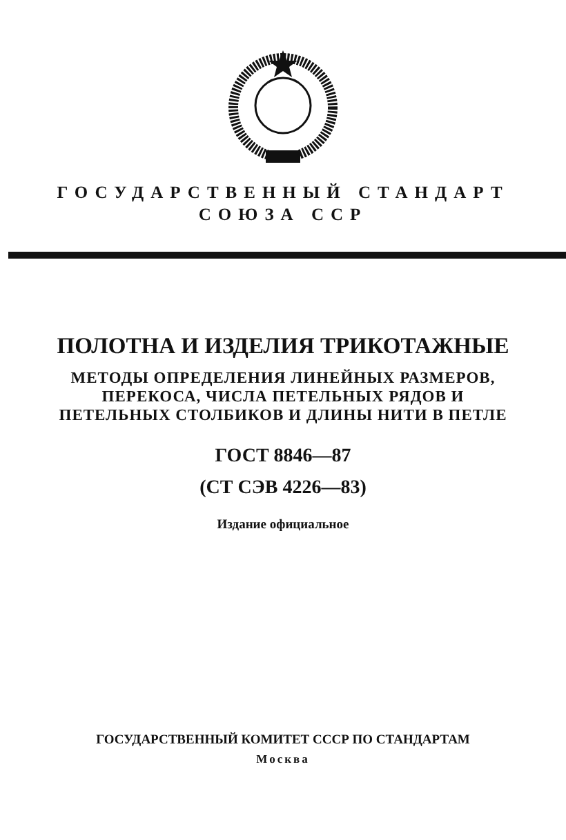ГОСУДАРСТВЕННЫЙ СТАНДАРТ
СОЮЗА ССР
ПОЛОТНА И ИЗДЕЛИЯ ТРИКОТАЖНЫЕ
МЕТОДЫ ОПРЕДЕЛЕНИЯ ЛИНЕЙНЫХ РАЗМЕРОВ,
ПЕРЕКОСА, ЧИСЛА ПЕТЕЛЬНЫХ РЯДОВ И
ПЕТЕЛЬНЫХ СТОЛБИКОВ И ДЛИНЫ НИТИ В ПЕТЛЕ
ГОСТ 8846—87
(СТ СЭВ 4226—83)
Издание официальное
ГОСУДАРСТВЕННЫЙ КОМИТЕТ СССР ПО СТАНДАРТАМ
Москва